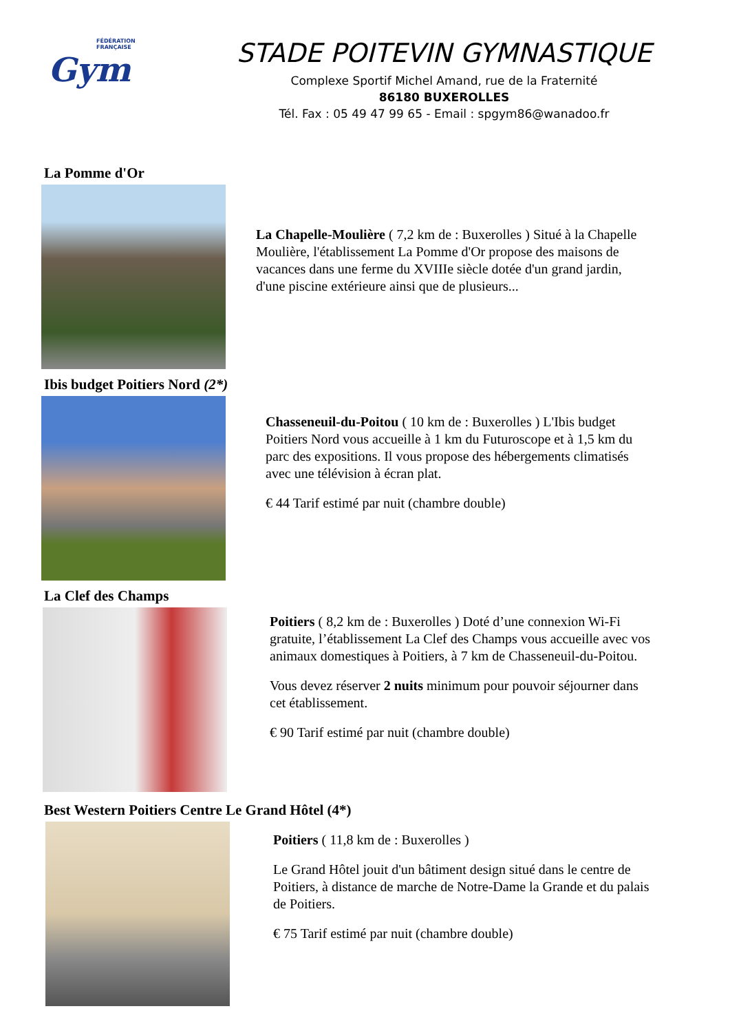FÉDÉRATION
FRANÇAISE
Gym
STADE POITEVIN GYMNASTIQUE
Complexe Sportif Michel Amand, rue de la Fraternité
86180 BUXEROLLES
Tél. Fax : 05 49 47 99 65 - Email : spgym86@wanadoo.fr
La Pomme d'Or
La Chapelle-Moulière ( 7,2 km de : Buxerolles ) Situé à la Chapelle Moulière, l'établissement La Pomme d'Or propose des maisons de vacances dans une ferme du XVIIIe siècle dotée d'un grand jardin, d'une piscine extérieure ainsi que de plusieurs...
Ibis budget Poitiers Nord (2*)
Chasseneuil-du-Poitou ( 10 km de : Buxerolles ) L'Ibis budget Poitiers Nord vous accueille à 1 km du Futuroscope et à 1,5 km du parc des expositions. Il vous propose des hébergements climatisés avec une télévision à écran plat.
€ 44 Tarif estimé par nuit (chambre double)
La Clef des Champs
Poitiers ( 8,2 km de : Buxerolles ) Doté d’une connexion Wi-Fi gratuite, l’établissement La Clef des Champs vous accueille avec vos animaux domestiques à Poitiers, à 7 km de Chasseneuil-du-Poitou.
Vous devez réserver 2 nuits minimum pour pouvoir séjourner dans cet établissement.
€ 90 Tarif estimé par nuit (chambre double)
Best Western Poitiers Centre Le Grand Hôtel (4*)
Poitiers ( 11,8 km de : Buxerolles )
Le Grand Hôtel jouit d'un bâtiment design situé dans le centre de Poitiers, à distance de marche de Notre-Dame la Grande et du palais de Poitiers.
€ 75 Tarif estimé par nuit (chambre double)